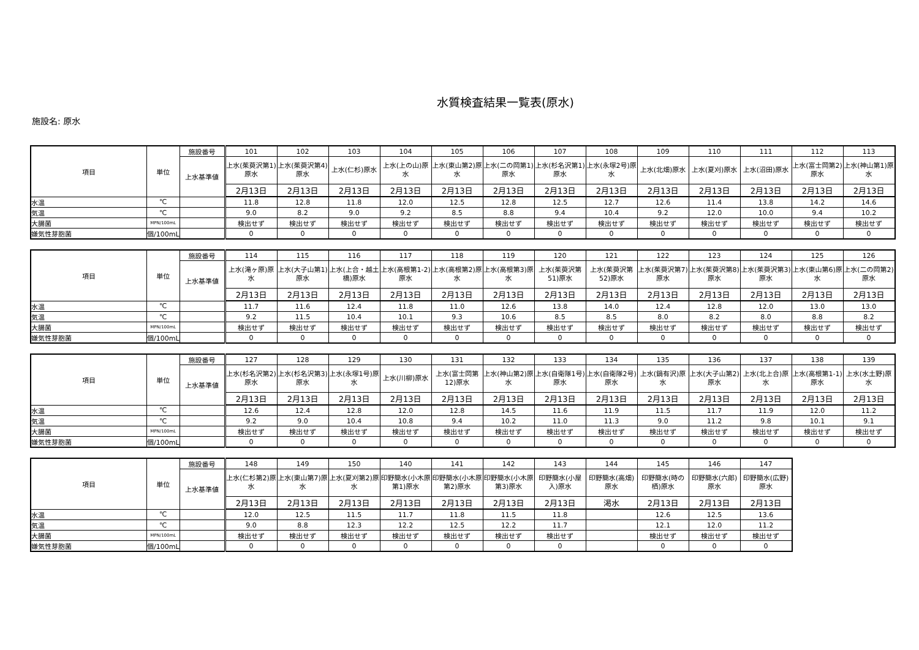水質検査結果一覧表(原水)
施設名: 原水
| 項目 | 単位 | 施設番号 | 101 | 102 | 103 | 104 | 105 | 106 | 107 | 108 | 109 | 110 | 111 | 112 | 113 |
| --- | --- | --- | --- | --- | --- | --- | --- | --- | --- | --- | --- | --- | --- | --- | --- |
| | | 上水基準値 | 上水(茱萸沢第1)原水 | 上水(茱萸沢第4)原水 | 上水(仁杉)原水 | 上水(上の山)原水 | 上水(東山第2)原水 | 上水(二の岡第1)原水 | 上水(杉名沢第1)原水 | 上水(永塚2号)原水 | 上水(北畑)原水 | 上水(夏刈)原水 | 上水(沼田)原水 | 上水(富士岡第2)原水 | 上水(神山第1)原水 |
| | | | 2月13日 | 2月13日 | 2月13日 | 2月13日 | 2月13日 | 2月13日 | 2月13日 | 2月13日 | 2月13日 | 2月13日 | 2月13日 | 2月13日 | 2月13日 |
| 水温 | ℃ | | 11.8 | 12.8 | 11.8 | 12.0 | 12.5 | 12.8 | 12.5 | 12.7 | 12.6 | 11.4 | 13.8 | 14.2 | 14.6 |
| 気温 | ℃ | | 9.0 | 8.2 | 9.0 | 9.2 | 8.5 | 8.8 | 9.4 | 10.4 | 9.2 | 12.0 | 10.0 | 9.4 | 10.2 |
| 大腸菌 | MPN/100mL | | 検出せず | 検出せず | 検出せず | 検出せず | 検出せず | 検出せず | 検出せず | 検出せず | 検出せず | 検出せず | 検出せず | 検出せず | 検出せず |
| 嫌気性芽胞菌 | 個/100mL | | 0 | 0 | 0 | 0 | 0 | 0 | 0 | 0 | 0 | 0 | 0 | 0 | 0 |
| 項目 | 単位 | 施設番号 | 114 | 115 | 116 | 117 | 118 | 119 | 120 | 121 | 122 | 123 | 124 | 125 | 126 |
| --- | --- | --- | --- | --- | --- | --- | --- | --- | --- | --- | --- | --- | --- | --- | --- |
| | | 上水基準値 | 上水(滝ヶ原)原水 | 上水(大子山第1)原水 | 上水(上合・越土橋)原水 | 上水(高根第1-2)原水 | 上水(高根第2)原水 | 上水(高根第3)原水 | 上水(茱萸沢第51)原水 | 上水(茱萸沢第52)原水 | 上水(茱萸沢第7)原水 | 上水(茱萸沢第8)原水 | 上水(茱萸沢第3)原水 | 上水(東山第6)原水 | 上水(二の岡第2)原水 |
| | | | 2月13日 | 2月13日 | 2月13日 | 2月13日 | 2月13日 | 2月13日 | 2月13日 | 2月13日 | 2月13日 | 2月13日 | 2月13日 | 2月13日 | 2月13日 |
| 水温 | ℃ | | 11.7 | 11.6 | 12.4 | 11.8 | 11.0 | 12.6 | 13.8 | 14.0 | 12.4 | 12.8 | 12.0 | 13.0 | 13.0 |
| 気温 | ℃ | | 9.2 | 11.5 | 10.4 | 10.1 | 9.3 | 10.6 | 8.5 | 8.5 | 8.0 | 8.2 | 8.0 | 8.8 | 8.2 |
| 大腸菌 | MPN/100mL | | 検出せず | 検出せず | 検出せず | 検出せず | 検出せず | 検出せず | 検出せず | 検出せず | 検出せず | 検出せず | 検出せず | 検出せず | 検出せず |
| 嫌気性芽胞菌 | 個/100mL | | 0 | 0 | 0 | 0 | 0 | 0 | 0 | 0 | 0 | 0 | 0 | 0 | 0 |
| 項目 | 単位 | 施設番号 | 127 | 128 | 129 | 130 | 131 | 132 | 133 | 134 | 135 | 136 | 137 | 138 | 139 |
| --- | --- | --- | --- | --- | --- | --- | --- | --- | --- | --- | --- | --- | --- | --- | --- |
| | | 上水基準値 | 上水(杉名沢第2)原水 | 上水(杉名沢第3)原水 | 上水(永塚1号)原水 | 上水(川柳)原水 | 上水(富士岡第12)原水 | 上水(神山第2)原水 | 上水(自衛隊1号)原水 | 上水(自衛隊2号)原水 | 上水(鍋有沢)原水 | 上水(大子山第2)原水 | 上水(北上合)原水 | 上水(高根第1-1)原水 | 上水(水土野)原水 |
| | | | 2月13日 | 2月13日 | 2月13日 | 2月13日 | 2月13日 | 2月13日 | 2月13日 | 2月13日 | 2月13日 | 2月13日 | 2月13日 | 2月13日 | 2月13日 |
| 水温 | ℃ | | 12.6 | 12.4 | 12.8 | 12.0 | 12.8 | 14.5 | 11.6 | 11.9 | 11.5 | 11.7 | 11.9 | 12.0 | 11.2 |
| 気温 | ℃ | | 9.2 | 9.0 | 10.4 | 10.8 | 9.4 | 10.2 | 11.0 | 11.3 | 9.0 | 11.2 | 9.8 | 10.1 | 9.1 |
| 大腸菌 | MPN/100mL | | 検出せず | 検出せず | 検出せず | 検出せず | 検出せず | 検出せず | 検出せず | 検出せず | 検出せず | 検出せず | 検出せず | 検出せず | 検出せず |
| 嫌気性芽胞菌 | 個/100mL | | 0 | 0 | 0 | 0 | 0 | 0 | 0 | 0 | 0 | 0 | 0 | 0 | 0 |
| 項目 | 単位 | 施設番号 | 148 | 149 | 150 | 140 | 141 | 142 | 143 | 144 | 145 | 146 | 147 |
| --- | --- | --- | --- | --- | --- | --- | --- | --- | --- | --- | --- | --- | --- |
| | | 上水基準値 | 上水(仁杉第2)原水 | 上水(東山第7)原水 | 上水(夏刈第2)原水 | 印野簡水(小木原第1)原水 | 印野簡水(小木原第2)原水 | 印野簡水(小木原第3)原水 | 印野簡水(小屋入)原水 | 印野簡水(高畑)原水 | 印野簡水(時の栖)原水 | 印野簡水(六郎)原水 | 印野簡水(広野)原水 |
| | | | 2月13日 | 2月13日 | 2月13日 | 2月13日 | 2月13日 | 2月13日 | 2月13日 | 渇水 | 2月13日 | 2月13日 | 2月13日 |
| 水温 | ℃ | | 12.0 | 12.5 | 11.5 | 11.7 | 11.8 | 11.5 | 11.8 | | 12.6 | 12.5 | 13.6 |
| 気温 | ℃ | | 9.0 | 8.8 | 12.3 | 12.2 | 12.5 | 12.2 | 11.7 | | 12.1 | 12.0 | 11.2 |
| 大腸菌 | MPN/100mL | | 検出せず | 検出せず | 検出せず | 検出せず | 検出せず | 検出せず | 検出せず | | 検出せず | 検出せず | 検出せず |
| 嫌気性芽胞菌 | 個/100mL | | 0 | 0 | 0 | 0 | 0 | 0 | 0 | | 0 | 0 | 0 |